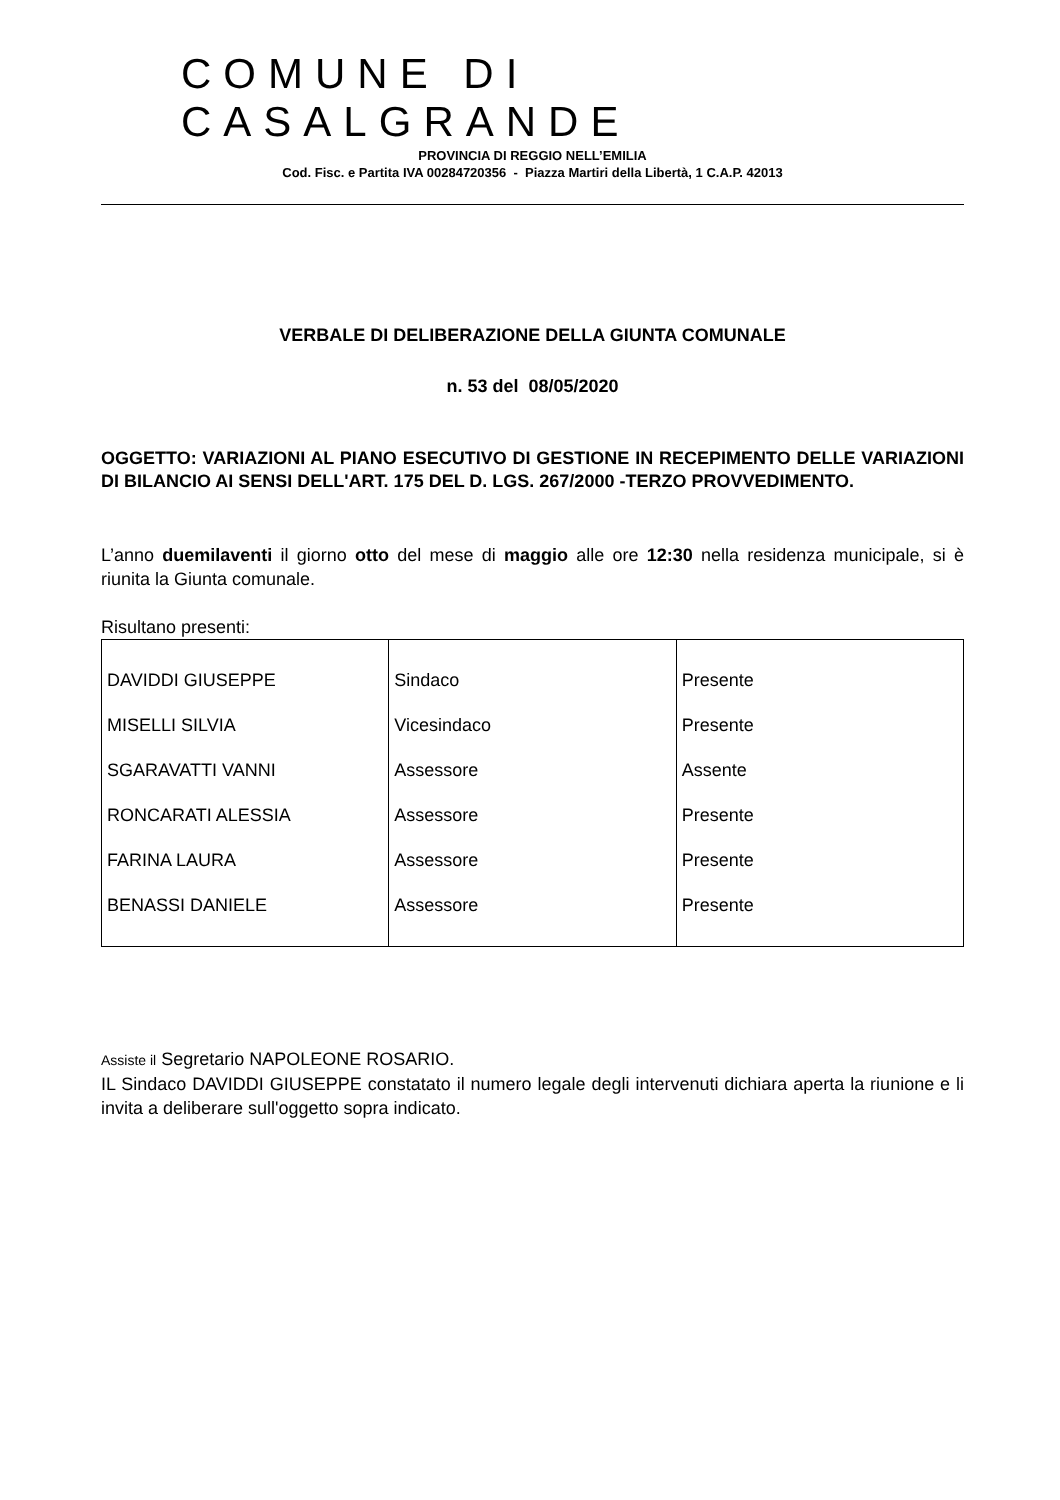COMUNE DI CASALGRANDE
PROVINCIA DI REGGIO NELL’EMILIA
Cod. Fisc. e Partita IVA 00284720356 - Piazza Martiri della Libertà, 1 C.A.P. 42013
VERBALE DI DELIBERAZIONE DELLA GIUNTA COMUNALE
n. 53 del 08/05/2020
OGGETTO: VARIAZIONI AL PIANO ESECUTIVO DI GESTIONE IN RECEPIMENTO DELLE VARIAZIONI DI BILANCIO AI SENSI DELL'ART. 175 DEL D. LGS. 267/2000 -TERZO PROVVEDIMENTO.
L’anno duemilaventi il giorno otto del mese di maggio alle ore 12:30 nella residenza municipale, si è riunita la Giunta comunale.
Risultano presenti:
| DAVIDDI GIUSEPPE | Sindaco | Presente |
| MISELLI SILVIA | Vicesindaco | Presente |
| SGARAVATTI VANNI | Assessore | Assente |
| RONCARATI ALESSIA | Assessore | Presente |
| FARINA LAURA | Assessore | Presente |
| BENASSI DANIELE | Assessore | Presente |
Assiste il Segretario NAPOLEONE ROSARIO.
IL Sindaco DAVIDDI GIUSEPPE constatato il numero legale degli intervenuti dichiara aperta la riunione e li invita a deliberare sull'oggetto sopra indicato.